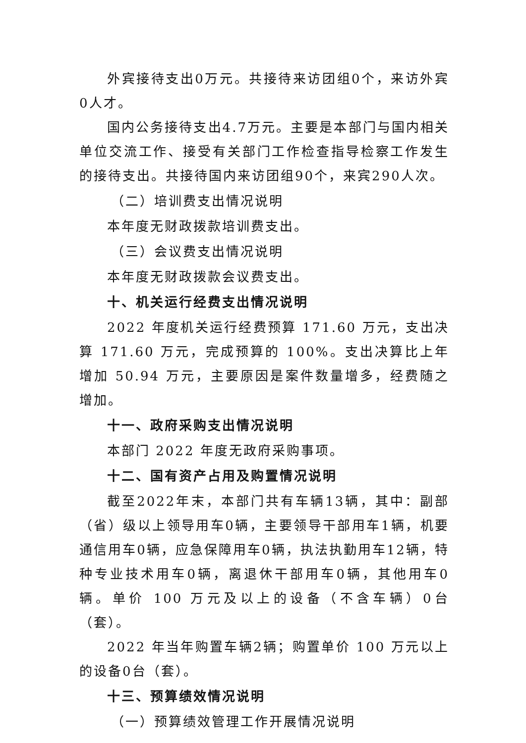外宾接待支出0万元。共接待来访团组0个，来访外宾0人才。
国内公务接待支出4.7万元。主要是本部门与国内相关单位交流工作、接受有关部门工作检查指导检察工作发生的接待支出。共接待国内来访团组90个，来宾290人次。
（二）培训费支出情况说明
本年度无财政拨款培训费支出。
（三）会议费支出情况说明
本年度无财政拨款会议费支出。
十、机关运行经费支出情况说明
2022 年度机关运行经费预算 171.60 万元，支出决算 171.60 万元，完成预算的 100%。支出决算比上年增加 50.94 万元，主要原因是案件数量增多，经费随之增加。
十一、政府采购支出情况说明
本部门 2022 年度无政府采购事项。
十二、国有资产占用及购置情况说明
截至2022年末，本部门共有车辆13辆，其中：副部（省）级以上领导用车0辆，主要领导干部用车1辆，机要通信用车0辆，应急保障用车0辆，执法执勤用车12辆，特种专业技术用车0辆，离退休干部用车0辆，其他用车0辆。单价 100 万元及以上的设备（不含车辆）0台（套）。
2022 年当年购置车辆2辆；购置单价 100 万元以上的设备0台（套）。
十三、预算绩效情况说明
（一）预算绩效管理工作开展情况说明